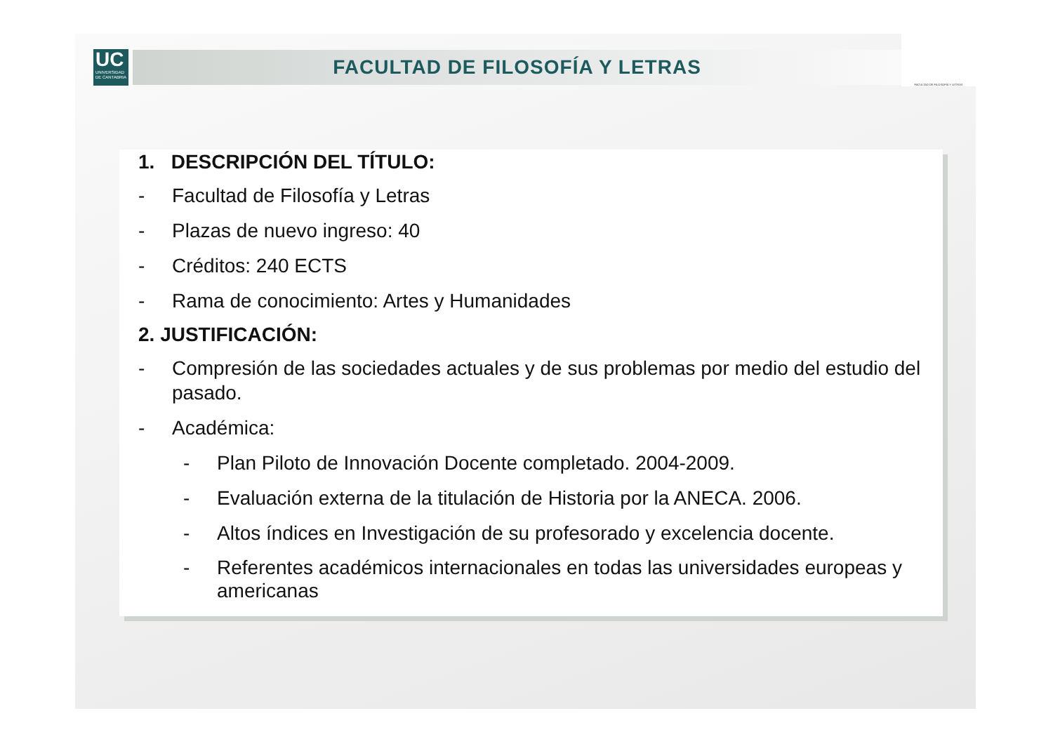UC
UNIVERSIDAD
DE CANTABRIA
FACULTAD DE FILOSOFÍA Y LETRAS
FACULTAD DE FILOSOFÍA Y LETRAS
1. DESCRIPCIÓN DEL TÍTULO:
- Facultad de Filosofía y Letras
- Plazas de nuevo ingreso: 40
- Créditos: 240 ECTS
- Rama de conocimiento: Artes y Humanidades
2. JUSTIFICACIÓN:
- Compresión de las sociedades actuales y de sus problemas por medio del estudio del pasado.
- Académica:
- Plan Piloto de Innovación Docente completado. 2004-2009.
- Evaluación externa de la titulación de Historia por la ANECA. 2006.
- Altos índices en Investigación de su profesorado y excelencia docente.
- Referentes académicos internacionales en todas las universidades europeas y americanas